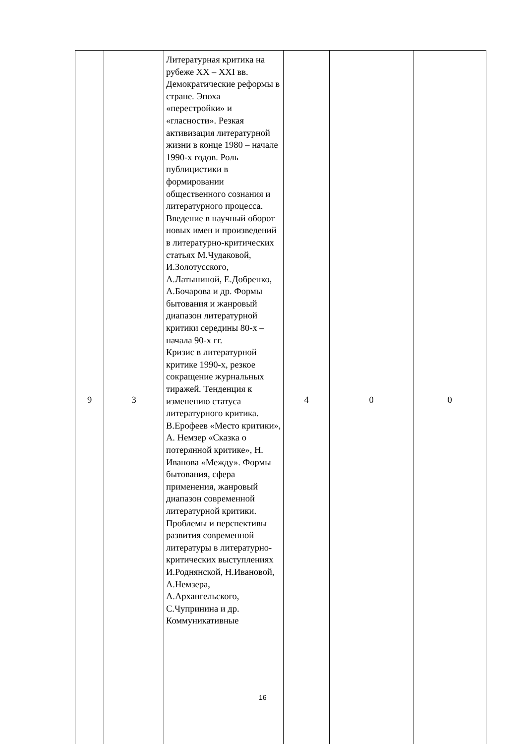| 9 | 3 | Литературная критика на рубеже XX – XXI вв. Демократические реформы в стране. Эпоха «перестройки» и «гласности». Резкая активизация литературной жизни в конце 1980 – начале 1990-х годов. Роль публицистики в формировании общественного сознания и литературного процесса. Введение в научный оборот новых имен и произведений в литературно-критических статьях М.Чудаковой, И.Золотусского, А.Латыниной, Е.Добренко, А.Бочарова и др. Формы бытования и жанровый диапазон литературной критики середины 80-х – начала 90-х гг. Кризис в литературной критике 1990-х, резкое сокращение журнальных тиражей. Тенденция к изменению статуса литературного критика. В.Ерофеев «Место критики», А. Немзер «Сказка о потерянной критике», Н. Иванова «Между». Формы бытования, сфера применения, жанровый диапазон современной литературной критики. Проблемы и перспективы развития современной литературы в литературно-критических выступлениях И.Роднянской, Н.Ивановой, А.Немзера, А.Архангельского, С.Чупринина и др. Коммуникативные | 4 | 0 | 0 |
16